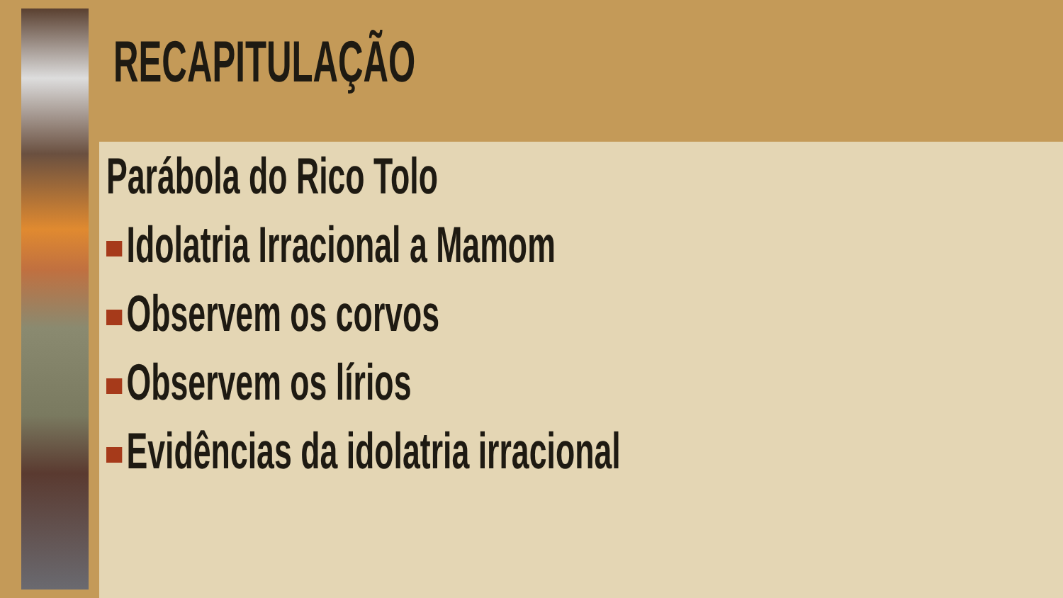RECAPITULAÇÃO
Parábola do Rico Tolo
Idolatria Irracional a Mamom
Observem os corvos
Observem os lírios
Evidências da idolatria irracional